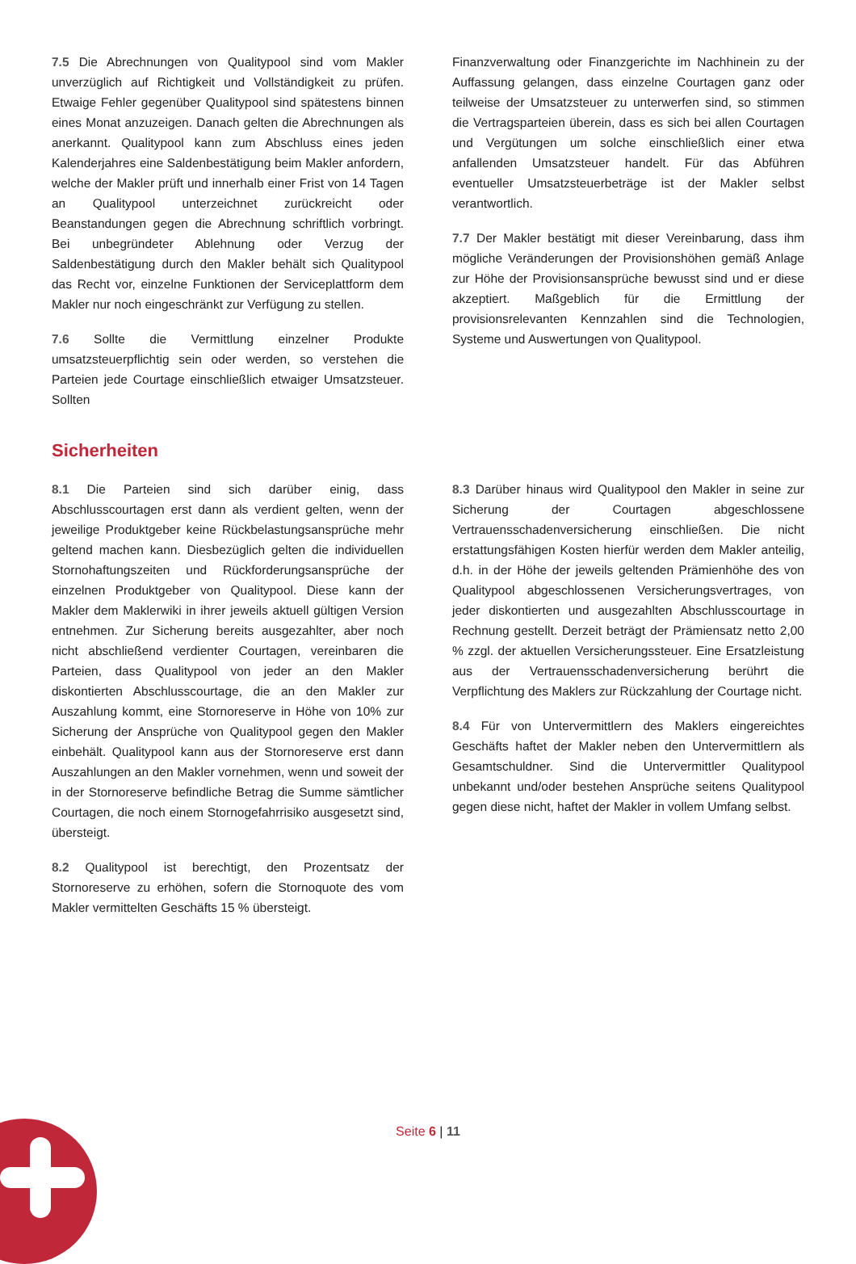7.5 Die Abrechnungen von Qualitypool sind vom Makler unverzüglich auf Richtigkeit und Vollständigkeit zu prüfen. Etwaige Fehler gegenüber Qualitypool sind spätestens binnen eines Monat anzuzeigen. Danach gelten die Abrechnungen als anerkannt. Qualitypool kann zum Abschluss eines jeden Kalenderjahres eine Saldenbestätigung beim Makler anfordern, welche der Makler prüft und innerhalb einer Frist von 14 Tagen an Qualitypool unterzeichnet zurückreicht oder Beanstandungen gegen die Abrechnung schriftlich vorbringt. Bei unbegründeter Ablehnung oder Verzug der Saldenbestätigung durch den Makler behält sich Qualitypool das Recht vor, einzelne Funktionen der Serviceplattform dem Makler nur noch eingeschränkt zur Verfügung zu stellen.
7.6 Sollte die Vermittlung einzelner Produkte umsatzsteuerpflichtig sein oder werden, so verstehen die Parteien jede Courtage einschließlich etwaiger Umsatzsteuer. Sollten
Finanzverwaltung oder Finanzgerichte im Nachhinein zu der Auffassung gelangen, dass einzelne Courtagen ganz oder teilweise der Umsatzsteuer zu unterwerfen sind, so stimmen die Vertragsparteien überein, dass es sich bei allen Courtagen und Vergütungen um solche einschließlich einer etwa anfallenden Umsatzsteuer handelt. Für das Abführen eventueller Umsatzsteuerbeträge ist der Makler selbst verantwortlich.
7.7 Der Makler bestätigt mit dieser Vereinbarung, dass ihm mögliche Veränderungen der Provisionshöhen gemäß Anlage zur Höhe der Provisionsansprüche bewusst sind und er diese akzeptiert. Maßgeblich für die Ermittlung der provisionsrelevanten Kennzahlen sind die Technologien, Systeme und Auswertungen von Qualitypool.
Sicherheiten
8.1 Die Parteien sind sich darüber einig, dass Abschlusscourtagen erst dann als verdient gelten, wenn der jeweilige Produktgeber keine Rückbelastungsansprüche mehr geltend machen kann. Diesbezüglich gelten die individuellen Stornohaftungszeiten und Rückforderungsansprüche der einzelnen Produktgeber von Qualitypool. Diese kann der Makler dem Maklerwiki in ihrer jeweils aktuell gültigen Version entnehmen. Zur Sicherung bereits ausgezahlter, aber noch nicht abschließend verdienter Courtagen, vereinbaren die Parteien, dass Qualitypool von jeder an den Makler diskontierten Abschlusscourtage, die an den Makler zur Auszahlung kommt, eine Stornoreserve in Höhe von 10% zur Sicherung der Ansprüche von Qualitypool gegen den Makler einbehält. Qualitypool kann aus der Stornoreserve erst dann Auszahlungen an den Makler vornehmen, wenn und soweit der in der Stornoreserve befindliche Betrag die Summe sämtlicher Courtagen, die noch einem Stornogefahrrisiko ausgesetzt sind, übersteigt.
8.2 Qualitypool ist berechtigt, den Prozentsatz der Stornoreserve zu erhöhen, sofern die Stornoquote des vom Makler vermittelten Geschäfts 15 % übersteigt.
8.3 Darüber hinaus wird Qualitypool den Makler in seine zur Sicherung der Courtagen abgeschlossene Vertrauensschadenversicherung einschließen. Die nicht erstattungsfähigen Kosten hierfür werden dem Makler anteilig, d.h. in der Höhe der jeweils geltenden Prämienhöhe des von Qualitypool abgeschlossenen Versicherungsvertrages, von jeder diskontierten und ausgezahlten Abschlusscourtage in Rechnung gestellt. Derzeit beträgt der Prämiensatz netto 2,00 % zzgl. der aktuellen Versicherungssteuer. Eine Ersatzleistung aus der Vertrauensschadenversicherung berührt die Verpflichtung des Maklers zur Rückzahlung der Courtage nicht.
8.4 Für von Untervermittlern des Maklers eingereichtes Geschäfts haftet der Makler neben den Untervermittlern als Gesamtschuldner. Sind die Untervermittler Qualitypool unbekannt und/oder bestehen Ansprüche seitens Qualitypool gegen diese nicht, haftet der Makler in vollem Umfang selbst.
Seite 6 | 11